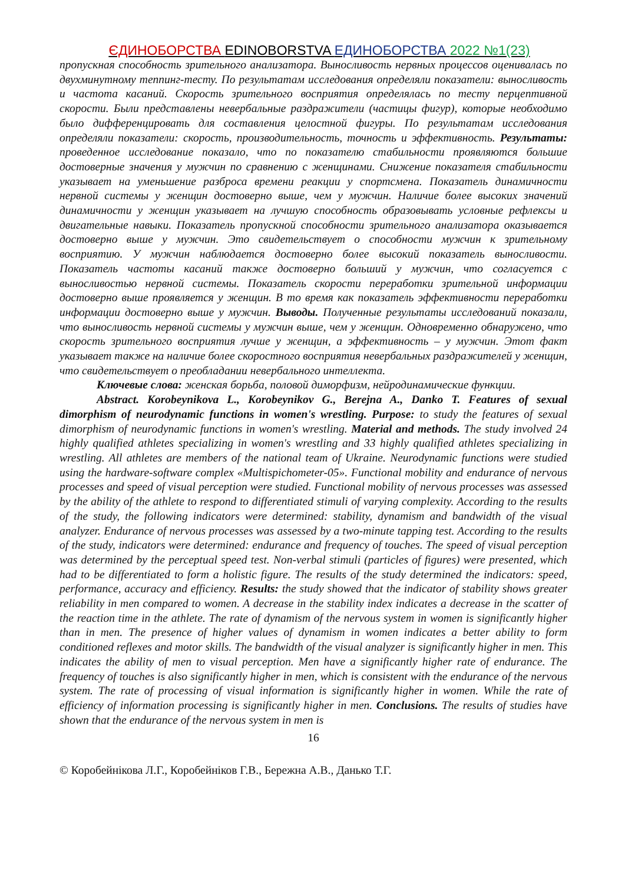ЄДИНОБОРСТВА EDINOBORSTVA ЕДИНОБОРСТВА 2022 №1(23)
пропускная способность зрительного анализатора. Выносливость нервных процессов оценивалась по двухминутному теппинг-тесту. По результатам исследования определяли показатели: выносливость и частота касаний. Скорость зрительного восприятия определялась по тесту перцептивной скорости. Были представлены невербальные раздражители (частицы фигур), которые необходимо было дифференцировать для составления целостной фигуры. По результатам исследования определяли показатели: скорость, производительность, точность и эффективность. Результаты: проведенное исследование показало, что по показателю стабильности проявляются большие достоверные значения у мужчин по сравнению с женщинами. Снижение показателя стабильности указывает на уменьшение разброса времени реакции у спортсмена. Показатель динамичности нервной системы у женщин достоверно выше, чем у мужчин. Наличие более высоких значений динамичности у женщин указывает на лучшую способность образовывать условные рефлексы и двигательные навыки. Показатель пропускной способности зрительного анализатора оказывается достоверно выше у мужчин. Это свидетельствует о способности мужчин к зрительному восприятию. У мужчин наблюдается достоверно более высокий показатель выносливости. Показатель частоты касаний также достоверно больший у мужчин, что согласуется с выносливостью нервной системы. Показатель скорости переработки зрительной информации достоверно выше проявляется у женщин. В то время как показатель эффективности переработки информации достоверно выше у мужчин. Выводы. Полученные результаты исследований показали, что выносливость нервной системы у мужчин выше, чем у женщин. Одновременно обнаружено, что скорость зрительного восприятия лучше у женщин, а эффективность – у мужчин. Этот факт указывает также на наличие более скоростного восприятия невербальных раздражителей у женщин, что свидетельствует о преобладании невербального интеллекта.
Ключевые слова: женская борьба, половой диморфизм, нейродинамические функции.
Abstract. Korobeynikova L., Korobeynikov G., Berejna A., Danko T. Features of sexual dimorphism of neurodynamic functions in women's wrestling. Purpose: to study the features of sexual dimorphism of neurodynamic functions in women's wrestling. Material and methods. The study involved 24 highly qualified athletes specializing in women's wrestling and 33 highly qualified athletes specializing in wrestling. All athletes are members of the national team of Ukraine. Neurodynamic functions were studied using the hardware-software complex «Multispichometer-05». Functional mobility and endurance of nervous processes and speed of visual perception were studied. Functional mobility of nervous processes was assessed by the ability of the athlete to respond to differentiated stimuli of varying complexity. According to the results of the study, the following indicators were determined: stability, dynamism and bandwidth of the visual analyzer. Endurance of nervous processes was assessed by a two-minute tapping test. According to the results of the study, indicators were determined: endurance and frequency of touches. The speed of visual perception was determined by the perceptual speed test. Non-verbal stimuli (particles of figures) were presented, which had to be differentiated to form a holistic figure. The results of the study determined the indicators: speed, performance, accuracy and efficiency. Results: the study showed that the indicator of stability shows greater reliability in men compared to women. A decrease in the stability index indicates a decrease in the scatter of the reaction time in the athlete. The rate of dynamism of the nervous system in women is significantly higher than in men. The presence of higher values of dynamism in women indicates a better ability to form conditioned reflexes and motor skills. The bandwidth of the visual analyzer is significantly higher in men. This indicates the ability of men to visual perception. Men have a significantly higher rate of endurance. The frequency of touches is also significantly higher in men, which is consistent with the endurance of the nervous system. The rate of processing of visual information is significantly higher in women. While the rate of efficiency of information processing is significantly higher in men. Conclusions. The results of studies have shown that the endurance of the nervous system in men is
16
© Коробейнікова Л.Г., Коробейніков Г.В., Бережна А.В., Данько Т.Г.